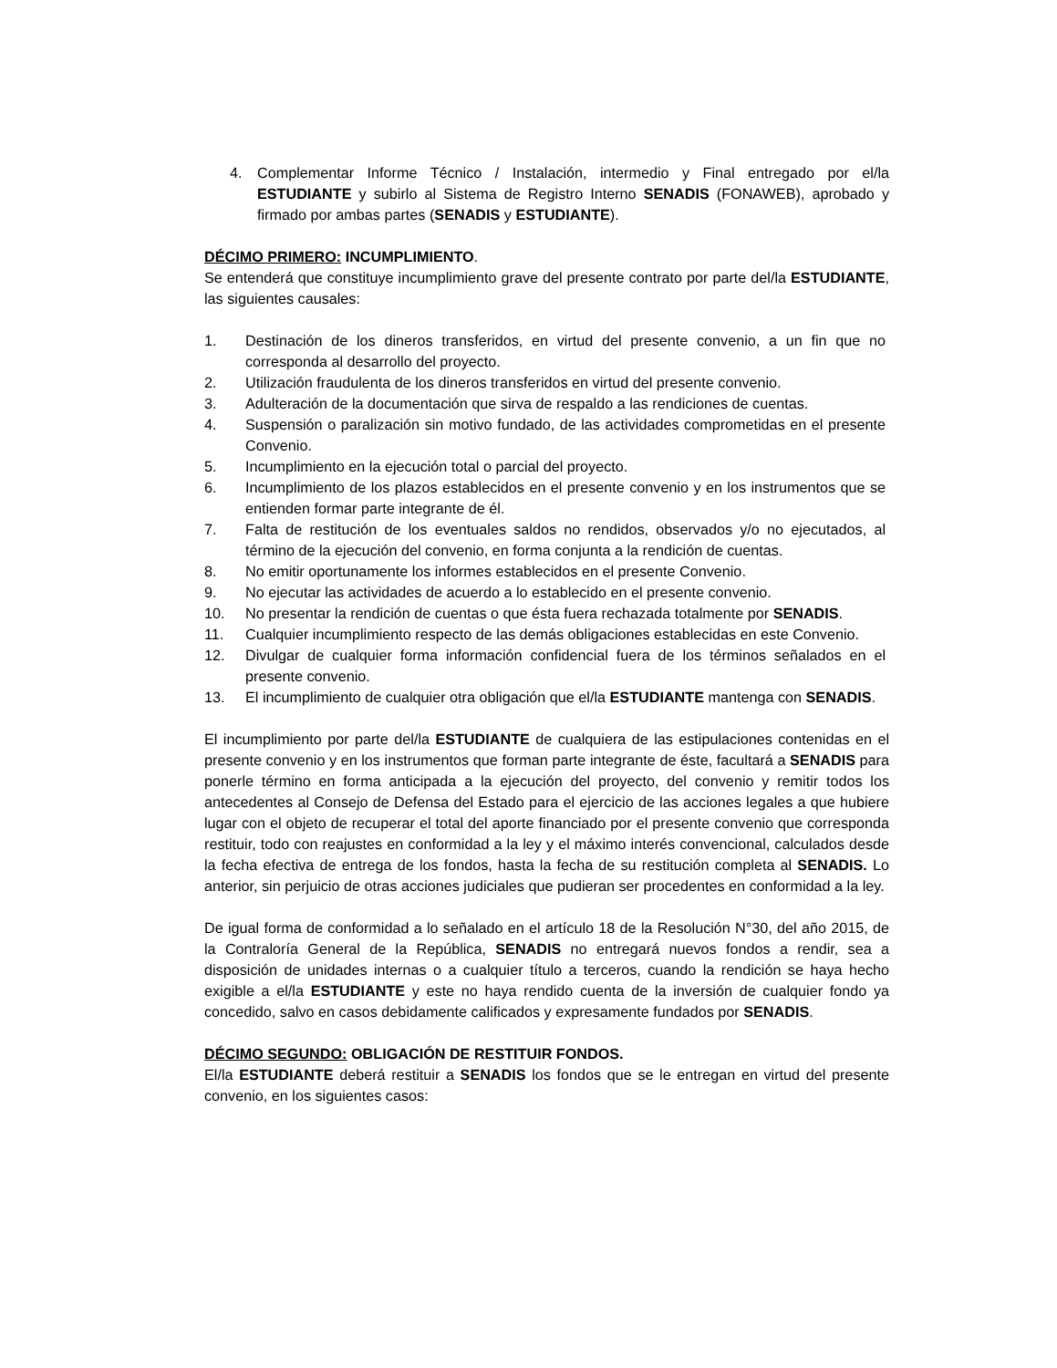4. Complementar Informe Técnico / Instalación, intermedio y Final entregado por el/la ESTUDIANTE y subirlo al Sistema de Registro Interno SENADIS (FONAWEB), aprobado y firmado por ambas partes (SENADIS y ESTUDIANTE).
DÉCIMO PRIMERO: INCUMPLIMIENTO.
Se entenderá que constituye incumplimiento grave del presente contrato por parte del/la ESTUDIANTE, las siguientes causales:
1. Destinación de los dineros transferidos, en virtud del presente convenio, a un fin que no corresponda al desarrollo del proyecto.
2. Utilización fraudulenta de los dineros transferidos en virtud del presente convenio.
3. Adulteración de la documentación que sirva de respaldo a las rendiciones de cuentas.
4. Suspensión o paralización sin motivo fundado, de las actividades comprometidas en el presente Convenio.
5. Incumplimiento en la ejecución total o parcial del proyecto.
6. Incumplimiento de los plazos establecidos en el presente convenio y en los instrumentos que se entienden formar parte integrante de él.
7. Falta de restitución de los eventuales saldos no rendidos, observados y/o no ejecutados, al término de la ejecución del convenio, en forma conjunta a la rendición de cuentas.
8. No emitir oportunamente los informes establecidos en el presente Convenio.
9. No ejecutar las actividades de acuerdo a lo establecido en el presente convenio.
10. No presentar la rendición de cuentas o que ésta fuera rechazada totalmente por SENADIS.
11. Cualquier incumplimiento respecto de las demás obligaciones establecidas en este Convenio.
12. Divulgar de cualquier forma información confidencial fuera de los términos señalados en el presente convenio.
13. El incumplimiento de cualquier otra obligación que el/la ESTUDIANTE mantenga con SENADIS.
El incumplimiento por parte del/la ESTUDIANTE de cualquiera de las estipulaciones contenidas en el presente convenio y en los instrumentos que forman parte integrante de éste, facultará a SENADIS para ponerle término en forma anticipada a la ejecución del proyecto, del convenio y remitir todos los antecedentes al Consejo de Defensa del Estado para el ejercicio de las acciones legales a que hubiere lugar con el objeto de recuperar el total del aporte financiado por el presente convenio que corresponda restituir, todo con reajustes en conformidad a la ley y el máximo interés convencional, calculados desde la fecha efectiva de entrega de los fondos, hasta la fecha de su restitución completa al SENADIS. Lo anterior, sin perjuicio de otras acciones judiciales que pudieran ser procedentes en conformidad a la ley.
De igual forma de conformidad a lo señalado en el artículo 18 de la Resolución N°30, del año 2015, de la Contraloría General de la República, SENADIS no entregará nuevos fondos a rendir, sea a disposición de unidades internas o a cualquier título a terceros, cuando la rendición se haya hecho exigible a el/la ESTUDIANTE y este no haya rendido cuenta de la inversión de cualquier fondo ya concedido, salvo en casos debidamente calificados y expresamente fundados por SENADIS.
DÉCIMO SEGUNDO: OBLIGACIÓN DE RESTITUIR FONDOS.
El/la ESTUDIANTE deberá restituir a SENADIS los fondos que se le entregan en virtud del presente convenio, en los siguientes casos: